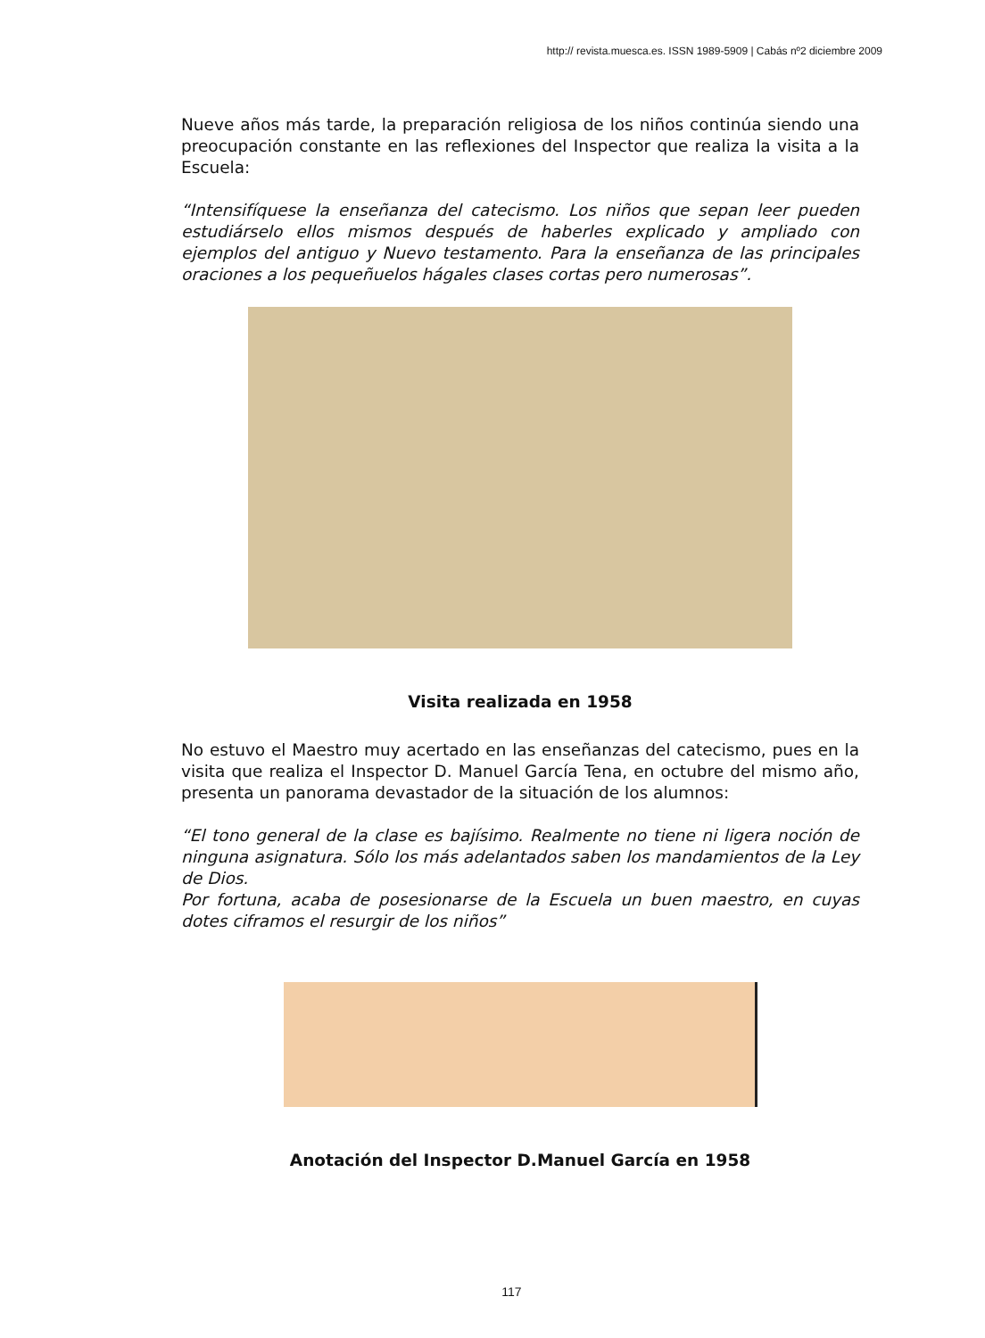http:// revista.muesca.es. ISSN 1989-5909 | Cabás nº2 diciembre 2009
Nueve años más tarde, la preparación religiosa de los niños continúa siendo una preocupación constante en las reflexiones del Inspector que realiza la visita a la Escuela:
“Intensifíquese la enseñanza del catecismo. Los niños que sepan leer pueden estudiárselo ellos mismos después de haberles explicado y ampliado con ejemplos del antiguo y Nuevo testamento. Para la enseñanza de las principales oraciones a los pequeñuelos hágales clases cortas pero numerosas”.
Visita realizada en 1958
No estuvo el Maestro muy acertado en las enseñanzas del catecismo, pues en la visita que realiza el Inspector D. Manuel García Tena, en octubre del mismo año, presenta un panorama devastador de la situación de los alumnos:
“El tono general de la clase es bajísimo. Realmente no tiene ni ligera noción de ninguna asignatura. Sólo los más adelantados saben los mandamientos de la Ley de Dios.
Por fortuna, acaba de posesionarse de la Escuela un buen maestro, en cuyas dotes ciframos el resurgir de los niños”
Anotación del Inspector D.Manuel García en 1958
117